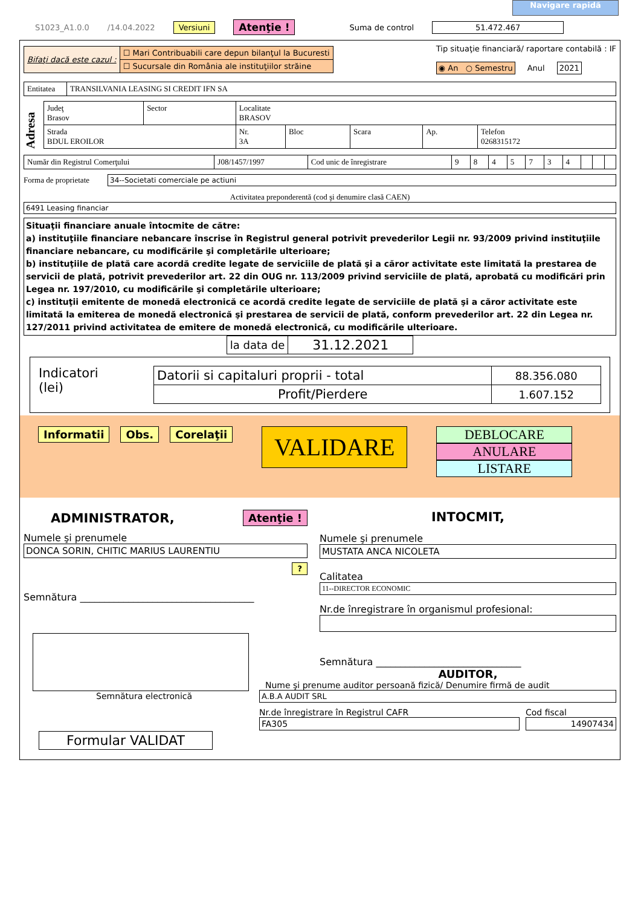Navigare rapidă
S1023_A1.0.0 /14.04.2022 Versiuni Atenţie ! Suma de control 51.472.467
| Bifaţi dacă este cazul : | ☐ Mari Contribuabili care depun bilanţul la Bucuresti |
| | ☐ Sucursale din România ale instituţiilor străine |
Tip situaţie financiară/ raportare contabilă : IF
◉ An ○ Semestru Anul 2021
| Entitatea | TRANSILVANIA LEASING SI CREDIT IFN SA |
Adresa
| Judeţ Brasov | Sector | Localitate BRASOV | | | | |
| Strada BDUL EROILOR | | Nr. 3A | Bloc | Scara | Ap. | Telefon 0268315172 |
| Număr din Registrul Comerţului | J08/1457/1997 | Cod unic de înregistrare | 9 | 8 | 4 | 5 | 7 | 3 | 4 | | | |
Forma de proprietate 34--Societati comerciale pe actiuni
Activitatea preponderentă (cod şi denumire clasă CAEN)
6491 Leasing financiar
Situaţii financiare anuale întocmite de către:
a) instituţiile financiare nebancare înscrise în Registrul general potrivit prevederilor Legii nr. 93/2009 privind instituţiile financiare nebancare, cu modificările şi completările ulterioare;
b) instituţiile de plată care acordă credite legate de serviciile de plată şi a căror activitate este limitată la prestarea de servicii de plată, potrivit prevederilor art. 22 din OUG nr. 113/2009 privind serviciile de plată, aprobată cu modificări prin Legea nr. 197/2010, cu modificările şi completările ulterioare;
c) instituţii emitente de monedă electronică ce acordă credite legate de serviciile de plată şi a căror activitate este limitată la emiterea de monedă electronică şi prestarea de servicii de plată, conform prevederilor art. 22 din Legea nr. 127/2011 privind activitatea de emitere de monedă electronică, cu modificările ulterioare.
| la data de | 31.12.2021 |
Indicatori
(lei)
| Datorii si capitaluri proprii - total | 88.356.080 |
| Profit/Pierdere | 1.607.152 |
Informatii Obs. Corelaţii VALIDARE
DEBLOCARE
ANULARE
LISTARE
ADMINISTRATOR, Atenţie !
Numele şi prenumele
DONCA SORIN, CHITIC MARIUS LAURENTIU
?
Semnătura ____________________________________
Semnătura electronică
Formular VALIDAT
INTOCMIT,
Numele şi prenumele
MUSTATA ANCA NICOLETA
Calitatea
11--DIRECTOR ECONOMIC
Nr.de înregistrare în organismul profesional:
Semnătura ______________________________
AUDITOR,
Nume şi prenume auditor persoană fizică/ Denumire firmă de audit
A.B.A AUDIT SRL
Nr.de înregistrare în Registrul CAFR
FA305
Cod fiscal
14907434